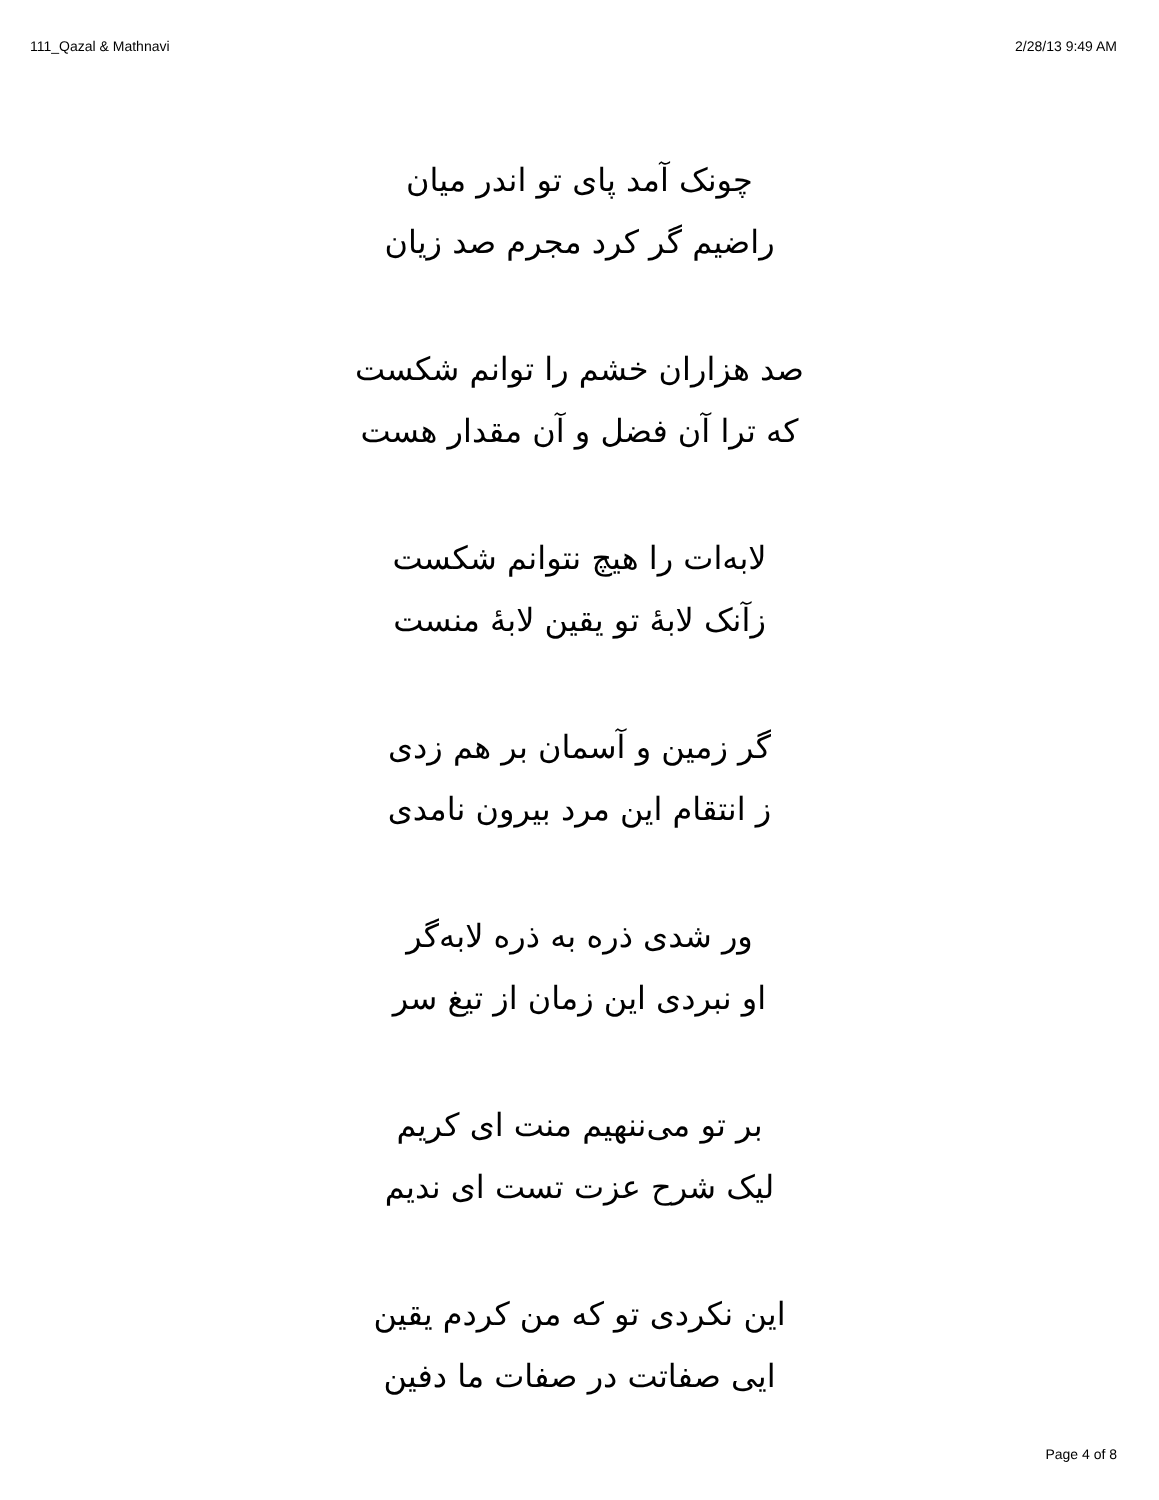111_Qazal & Mathnavi 2/28/13 9:49 AM
چونک آمد پای تو اندر میان
راضیم گر کرد مجرم صد زیان
صد هزاران خشم را توانم شکست
که ترا آن فضل و آن مقدار هست
لابه‌ات را هیچ نتوانم شکست
زآنک لابهٔ تو یقین لابهٔ منست
گر زمین و آسمان بر هم زدی
ز انتقام این مرد بیرون نامدی
ور شدی ذره به ذره لابه‌گر
او نبردی این زمان از تیغ سر
بر تو می‌ننهیم منت ای کریم
لیک شرح عزت تست ای ندیم
این نکردی تو که من کردم یقین
ایی صفاتت در صفات ما دفین
Page 4 of 8